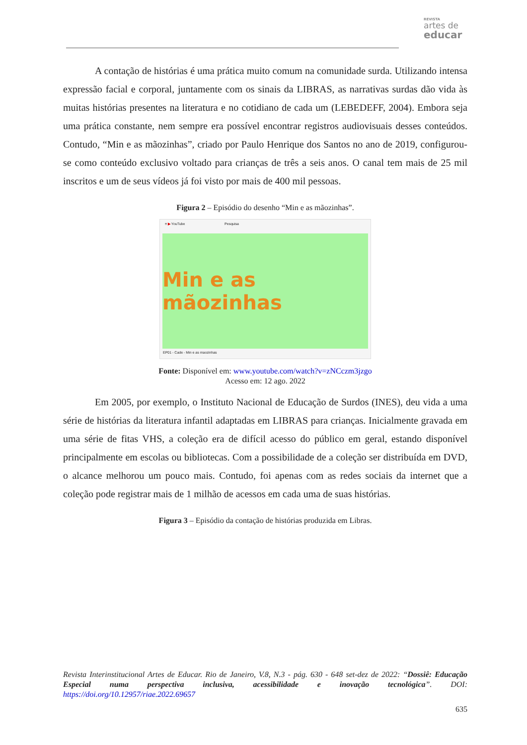REVISTA
artes de
educar
A contação de histórias é uma prática muito comum na comunidade surda. Utilizando intensa expressão facial e corporal, juntamente com os sinais da LIBRAS, as narrativas surdas dão vida às muitas histórias presentes na literatura e no cotidiano de cada um (LEBEDEFF, 2004). Embora seja uma prática constante, nem sempre era possível encontrar registros audiovisuais desses conteúdos. Contudo, “Min e as mãozinhas”, criado por Paulo Henrique dos Santos no ano de 2019, configurou-se como conteúdo exclusivo voltado para crianças de três a seis anos. O canal tem mais de 25 mil inscritos e um de seus vídeos já foi visto por mais de 400 mil pessoas.
Figura 2 – Episódio do desenho “Min e as mãozinhas”.
≡ ▶ YouTube Pesquisa
Min e as mãozinhas
EP01 - Cade - Min e as maozinhas
Fonte: Disponível em: www.youtube.com/watch?v=zNCczm3jzgo
Acesso em: 12 ago. 2022
Em 2005, por exemplo, o Instituto Nacional de Educação de Surdos (INES), deu vida a uma série de histórias da literatura infantil adaptadas em LIBRAS para crianças. Inicialmente gravada em uma série de fitas VHS, a coleção era de difícil acesso do público em geral, estando disponível principalmente em escolas ou bibliotecas. Com a possibilidade de a coleção ser distribuída em DVD, o alcance melhorou um pouco mais. Contudo, foi apenas com as redes sociais da internet que a coleção pode registrar mais de 1 milhão de acessos em cada uma de suas histórias.
Figura 3 – Episódio da contação de histórias produzida em Libras.
Revista Interinstitucional Artes de Educar. Rio de Janeiro, V.8, N.3 - pág. 630 - 648 set-dez de 2022: “Dossiê: Educação Especial numa perspectiva inclusiva, acessibilidade e inovação tecnológica”. DOI: https://doi.org/10.12957/riae.2022.69657
635